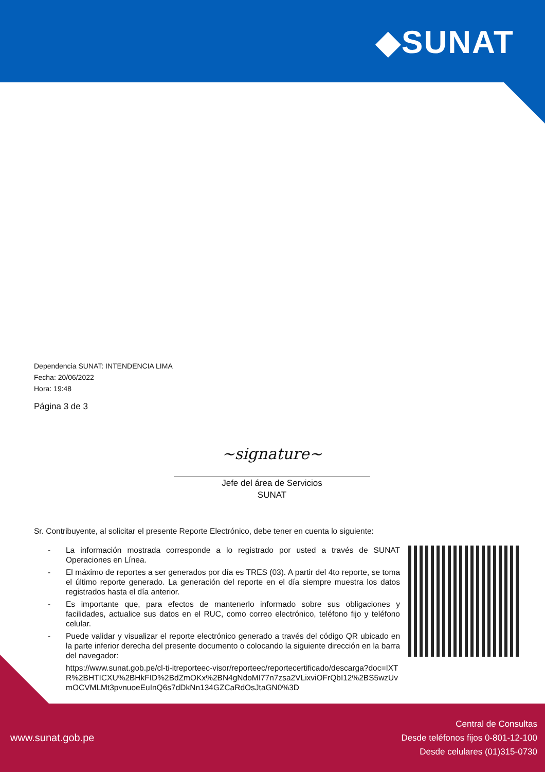◆SUNAT
Dependencia SUNAT: INTENDENCIA LIMA
Fecha: 20/06/2022
Hora: 19:48
Página 3 de 3
~signature~
Jefe del área de Servicios
SUNAT
Sr. Contribuyente, al solicitar el presente Reporte Electrónico, debe tener en cuenta lo siguiente:
- La información mostrada corresponde a lo registrado por usted a través de SUNAT Operaciones en Línea.
- El máximo de reportes a ser generados por día es TRES (03). A partir del 4to reporte, se toma el último reporte generado. La generación del reporte en el día siempre muestra los datos registrados hasta el día anterior.
- Es importante que, para efectos de mantenerlo informado sobre sus obligaciones y facilidades, actualice sus datos en el RUC, como correo electrónico, teléfono fijo y teléfono celular.
- Puede validar y visualizar el reporte electrónico generado a través del código QR ubicado en la parte inferior derecha del presente documento o colocando la siguiente dirección en la barra del navegador:
https://www.sunat.gob.pe/cl-ti-itreporteec-visor/reporteec/reportecertificado/descarga?doc=IXTR%2BHTICXU%2BHkFID%2BdZmOKx%2BN4gNdoMI77n7zsa2VLixviOFrQbI12%2BS5wzUvmOCVMLMt3pvnuoeEuInQ6s7dDkNn134GZCaRdOsJtaGN0%3D
www.sunat.gob.pe
Central de Consultas
Desde teléfonos fijos 0-801-12-100
Desde celulares (01)315-0730